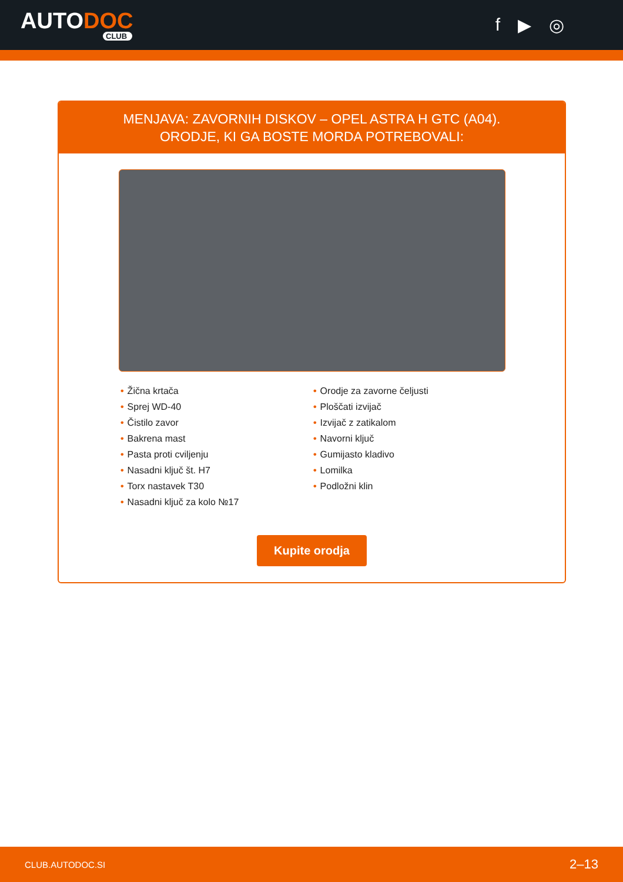AUTODOC
CLUB
f ▶ ◎
MENJAVA: ZAVORNIH DISKOV – OPEL ASTRA H GTC (A04). ORODJE, KI GA BOSTE MORDA POTREBOVALI:
• Žična krtača
• Sprej WD-40
• Čistilo zavor
• Bakrena mast
• Pasta proti cviljenju
• Nasadni ključ št. H7
• Torx nastavek T30
• Nasadni ključ za kolo №17
• Orodje za zavorne čeljusti
• Ploščati izvijač
• Izvijač z zatikalom
• Navorni ključ
• Gumijasto kladivo
• Lomilka
• Podložni klin
Kupite orodja
CLUB.AUTODOC.SI 2–13